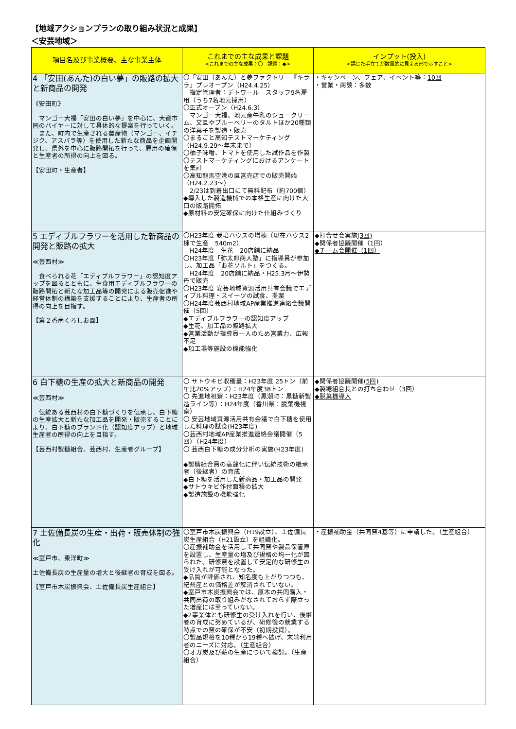【地域アクションプランの取り組み状況と成果】
＜安芸地域＞
| 項目名及び事業概要、主な事業主体 | これまでの主な成果と課題 <これまでの主な成果：〇 課題：◆> | インプット(投入) <講じた手立てが数量的に見える形で示すこと> |
| --- | --- | --- |
| 4 「安田(あんた)の白い夢」の販路の拡大と新商品の開発 《安田町》 マンゴー大福「安田の白い夢」を中心に、大都市圏のバイヤーに対して具体的な提案を行っていく。 また、町内で生産される農産物（マンゴー、イチジク、アスパラ等）を使用した新たな商品を企画開発し、県外を中心に販路開拓を行って、雇用の確保と生産者の所得の向上を図る。 【安田町・生産者】 | 〇「安田（あんた）と夢ファクトリー『キララ』プレオープン（H24.4.25） 指定管理者：デトワール スタッフ9名雇用（うち7名地元採用） 〇正式オープン（H24.6.3） マンゴー大福、地元産牛乳のシュークリーム、文旦やブルーベリーのタルトほか20種類の洋菓子を製造・販売 〇まるごと高知テストマーケティング（H24.9.29～年末まで） 〇柚子味噌、トマトを使用した試作品を作製 〇テストマーケティングにおけるアンケートを集計 〇高知龍馬空港の直営売店での販売開始（H24.2.23～） 2/23は到着出口にて無料配布（約700個） ◆導入した製造機械での本格生産に向けた大口の販路開拓 ◆原材料の安定確保に向けた仕組みづくり | ・キャンペーン、フェア、イベント等： 10回 ・営業・商談：多数 |
| 5 エディブルフラワーを活用した新商品の開発と販路の拡大 ≪芸西村≫ 食べられる花「エディブルフラワー」の認知度アップを図るとともに、生食用エディブルフラワーの販路開拓と新たな加工品等の開発による販売促進や経営体制の構築を支援することにより、生産者の所得の向上を目指す。 【第２香南くろしお園】 | 〇H23年度 栽培ハウスの増棟（現在ハウス2棟で生産 540m2） H24年度 生花 20店舗に納品 〇H23年度「弥太郎商人塾」に指導員が参加し、加工品「お花ソルト」をつくる。 H24年度 20店舗に納品・H25.3月～伊勢丹で販売 〇H23年度 安芸地域資源活用共有会議でエディブル料理・スイーツの試食、提案 〇H24年度芸西村地域AP産業推進連絡会議開催（5回） ◆エディブルフラワーの認知度アップ ◆生花、加工品の販路拡大 ◆営業活動が指導員一人のため営業力、広報不足 ◆加工場等施設の機能強化 | ◆打合せ会実施 (3回) ◆関係者協議開催（1回） ◆チーム会開催（1回） |
| 6 白下糖の生産の拡大と新商品の開発 ≪芸西村≫ 伝統ある芸西村の白下糖づくりを伝承し、白下糖の生産拡大と新たな加工品を開発・販売することにより、白下糖のブランド化（認知度アップ）と地域生産者の所得の向上を目指す。 【芸西村製糖組合、芸西村、生産者グループ】 | 〇 サトウキビ収穫量：H23年度 25トン（前年比20%アップ）：H24年度38トン 〇 先進地視察：H23年度（黒潮町：黒糖新製造ライン等）：H24年度（香川県：脱葉機視察） 〇 安芸地域資源活用共有会議で白下糖を使用した料理の試食(H23年度) 〇芸西村地域AP産業推進連絡会議開催（5回）（H24年度） 〇 芸西白下糖の成分分析の実施(H23年度) ◆製糖組合員の高齢化に伴い伝統技術の継承者（後継者）の育成 ◆白下糖を活用した新商品・加工品の開発 ◆サトウキビ作付面積の拡大 ◆製造施設の機能強化 | ◆関係者協議開催 (5回) ◆製糖組合長との打ち合わせ（ 3回 ） ◆脱葉機導入 |
| 7 土佐備長炭の生産・出荷・販売体制の強化 ≪室戸市、東洋町≫ 土佐備長炭の生産量の増大と後継者の育成を図る。 【室戸市木炭振興会、土佐備長炭生産組合】 | 〇室戸市木炭振興会（H19設立）、土佐備長炭生産組合（H21設立）を組織化。 〇産振補助金を活用して共同窯や製品保管庫を設置し、生産量の増及び規格の均一化が図られた。研修窯を設置して安定的な研修生の受け入れが可能となった。 ◆品質が評価され、知名度も上がりつつも、紀州産との価格差が解消されていない。 ◆室戸市木炭振興会では、原木の共同購入・共同出荷の取り組みがなされておらず際立った増産には至っていない。 ◆2事業体とも研修生の受け入れを行い、後継者の育成に努めているが、研修後の就業する時点での窯の確保が不安（初期投資）。 〇製品規格を10種から19種へ拡げ、末端利用者のニーズに対応。（生産組合） 〇オガ炭及び薪の生産について検討。（生産組合） | ・産振補助金（共同窯4基等）に申請した。（生産組合） |